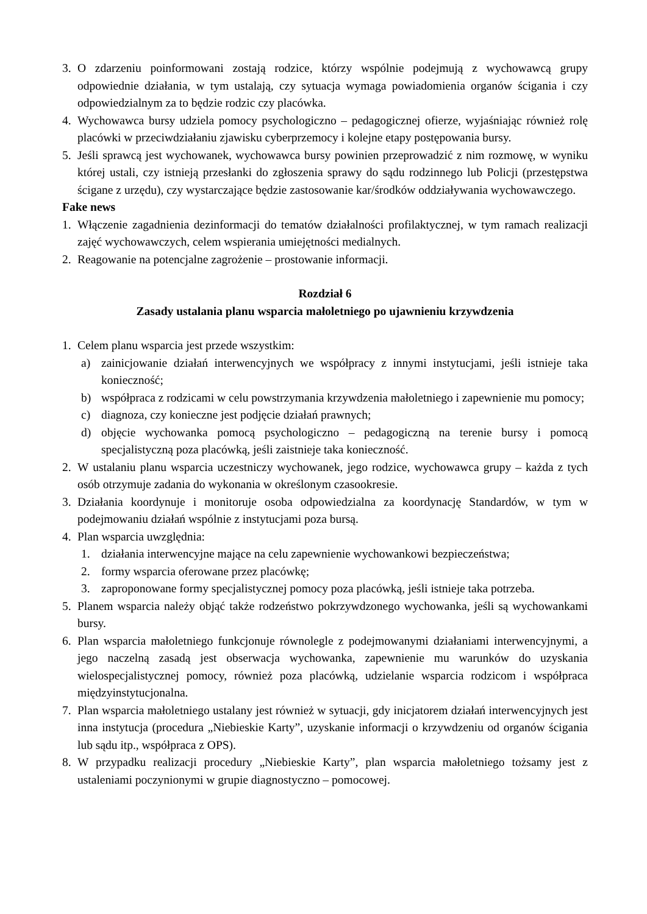3. O zdarzeniu poinformowani zostają rodzice, którzy wspólnie podejmują z wychowawcą grupy odpowiednie działania, w tym ustalają, czy sytuacja wymaga powiadomienia organów ścigania i czy odpowiedzialnym za to będzie rodzic czy placówka.
4. Wychowawca bursy udziela pomocy psychologiczno – pedagogicznej ofierze, wyjaśniając również rolę placówki w przeciwdziałaniu zjawisku cyberprzemocy i kolejne etapy postępowania bursy.
5. Jeśli sprawcą jest wychowanek, wychowawca bursy powinien przeprowadzić z nim rozmowę, w wyniku której ustali, czy istnieją przesłanki do zgłoszenia sprawy do sądu rodzinnego lub Policji (przestępstwa ścigane z urzędu), czy wystarczające będzie zastosowanie kar/środków oddziaływania wychowawczego.
Fake news
1. Włączenie zagadnienia dezinformacji do tematów działalności profilaktycznej, w tym ramach realizacji zajęć wychowawczych, celem wspierania umiejętności medialnych.
2. Reagowanie na potencjalne zagrożenie – prostowanie informacji.
Rozdział 6
Zasady ustalania planu wsparcia małoletniego po ujawnieniu krzywdzenia
1. Celem planu wsparcia jest przede wszystkim:
a) zainicjowanie działań interwencyjnych we współpracy z innymi instytucjami, jeśli istnieje taka konieczność;
b) współpraca z rodzicami w celu powstrzymania krzywdzenia małoletniego i zapewnienie mu pomocy;
c) diagnoza, czy konieczne jest podjęcie działań prawnych;
d) objęcie wychowanka pomocą psychologiczno – pedagogiczną na terenie bursy i pomocą specjalistyczną poza placówką, jeśli zaistnieje taka konieczność.
2. W ustalaniu planu wsparcia uczestniczy wychowanek, jego rodzice, wychowawca grupy – każda z tych osób otrzymuje zadania do wykonania w określonym czasookresie.
3. Działania koordynuje i monitoruje osoba odpowiedzialna za koordynację Standardów, w tym w podejmowaniu działań wspólnie z instytucjami poza bursą.
4. Plan wsparcia uwzględnia:
1. działania interwencyjne mające na celu zapewnienie wychowankowi bezpieczeństwa;
2. formy wsparcia oferowane przez placówkę;
3. zaproponowane formy specjalistycznej pomocy poza placówką, jeśli istnieje taka potrzeba.
5. Planem wsparcia należy objąć także rodzeństwo pokrzywdzonego wychowanka, jeśli są wychowankami bursy.
6. Plan wsparcia małoletniego funkcjonuje równolegle z podejmowanymi działaniami interwencyjnymi, a jego naczelną zasadą jest obserwacja wychowanka, zapewnienie mu warunków do uzyskania wielospecjalistycznej pomocy, również poza placówką, udzielanie wsparcia rodzicom i współpraca międzyinstytucjonalna.
7. Plan wsparcia małoletniego ustalany jest również w sytuacji, gdy inicjatorem działań interwencyjnych jest inna instytucja (procedura „Niebieskie Karty”, uzyskanie informacji o krzywdzeniu od organów ścigania lub sądu itp., współpraca z OPS).
8. W przypadku realizacji procedury „Niebieskie Karty”, plan wsparcia małoletniego tożsamy jest z ustaleniami poczynionymi w grupie diagnostyczno – pomocowej.